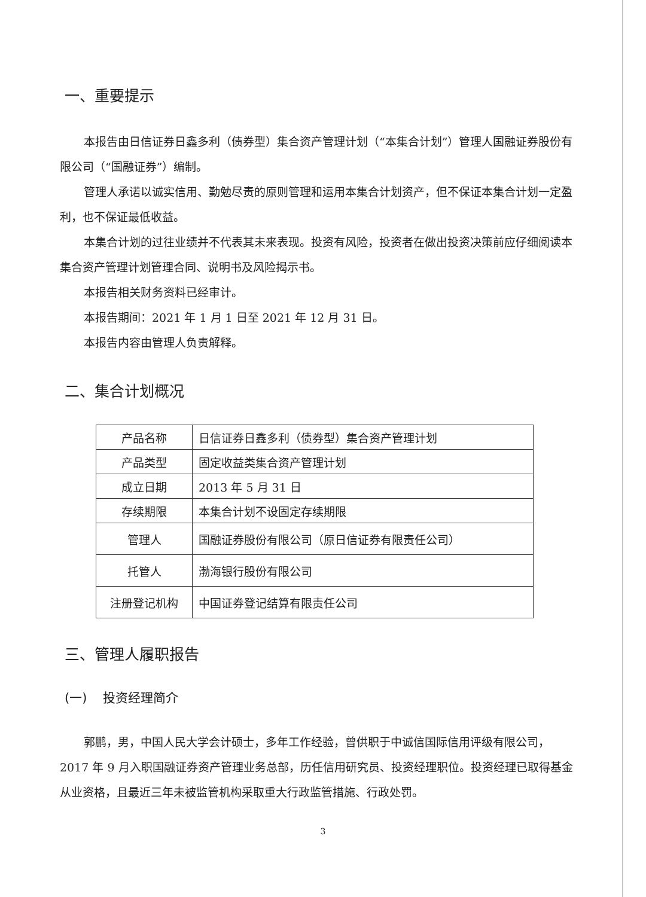一、重要提示
本报告由日信证券日鑫多利（债券型）集合资产管理计划（“本集合计划”）管理人国融证券股份有限公司（“国融证券”）编制。
管理人承诺以诚实信用、勤勉尽责的原则管理和运用本集合计划资产，但不保证本集合计划一定盈利，也不保证最低收益。
本集合计划的过往业绩并不代表其未来表现。投资有风险，投资者在做出投资决策前应仔细阅读本集合资产管理计划管理合同、说明书及风险揭示书。
本报告相关财务资料已经审计。
本报告期间：2021 年 1 月 1 日至 2021 年 12 月 31 日。
本报告内容由管理人负责解释。
二、集合计划概况
| 产品名称 | 日信证券日鑫多利（债券型）集合资产管理计划 |
| 产品类型 | 固定收益类集合资产管理计划 |
| 成立日期 | 2013 年 5 月 31 日 |
| 存续期限 | 本集合计划不设固定存续期限 |
| 管理人 | 国融证券股份有限公司（原日信证券有限责任公司） |
| 托管人 | 渤海银行股份有限公司 |
| 注册登记机构 | 中国证券登记结算有限责任公司 |
三、管理人履职报告
(一) 投资经理简介
郭鹏，男，中国人民大学会计硕士，多年工作经验，曾供职于中诚信国际信用评级有限公司，2017 年 9 月入职国融证券资产管理业务总部，历任信用研究员、投资经理职位。投资经理已取得基金从业资格，且最近三年未被监管机构采取重大行政监管措施、行政处罚。
3